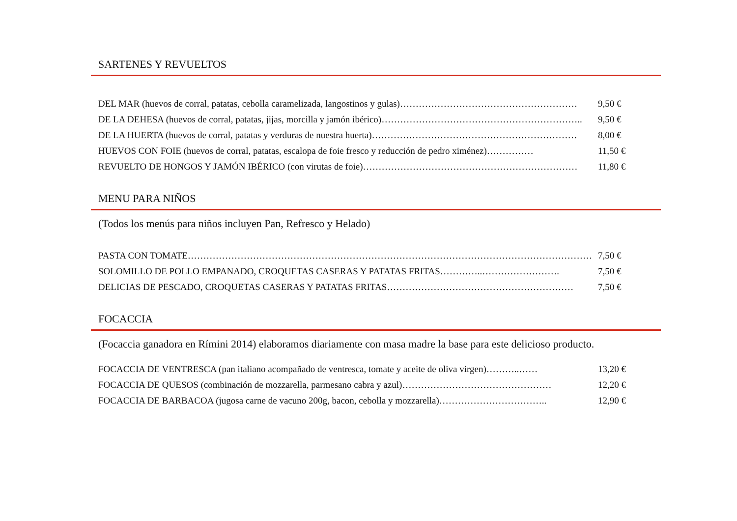SARTENES Y REVUELTOS
DEL MAR (huevos de corral, patatas, cebolla caramelizada, langostinos y gulas)………………………………………………… 9,50 €
DE LA DEHESA (huevos de corral, patatas, jijas, morcilla y jamón ibérico)……………………………………………………….. 9,50 €
DE LA HUERTA (huevos de corral, patatas y verduras de nuestra huerta)………………………………………………………… 8,00 €
HUEVOS CON FOIE (huevos de corral, patatas, escalopa de foie fresco y reducción de pedro ximénez)…………… 11,50 €
REVUELTO DE HONGOS Y JAMÓN IBÉRICO (con virutas de foie)…………………………………………………………… 11,80 €
MENU PARA NIÑOS
(Todos los menús para niños incluyen Pan, Refresco y Helado)
PASTA CON TOMATE…………………………………………………………………………………………………………………… 7,50 €
SOLOMILLO DE POLLO EMPANADO, CROQUETAS CASERAS Y PATATAS FRITAS…………..……………………. 7,50 €
DELICIAS DE PESCADO, CROQUETAS CASERAS Y PATATAS FRITAS…………………………………………………… 7,50 €
FOCACCIA
(Focaccia ganadora en Rímini 2014) elaboramos diariamente con masa madre la base para este delicioso producto.
FOCACCIA DE VENTRESCA (pan italiano acompañado de ventresca, tomate y aceite de oliva virgen)………..…… 13,20 €
FOCACCIA DE QUESOS (combinación de mozzarella, parmesano cabra y azul)………………………………………… 12,20 €
FOCACCIA DE BARBACOA (jugosa carne de vacuno 200g, bacon, cebolla y mozzarella)…………………………….. 12,90 €